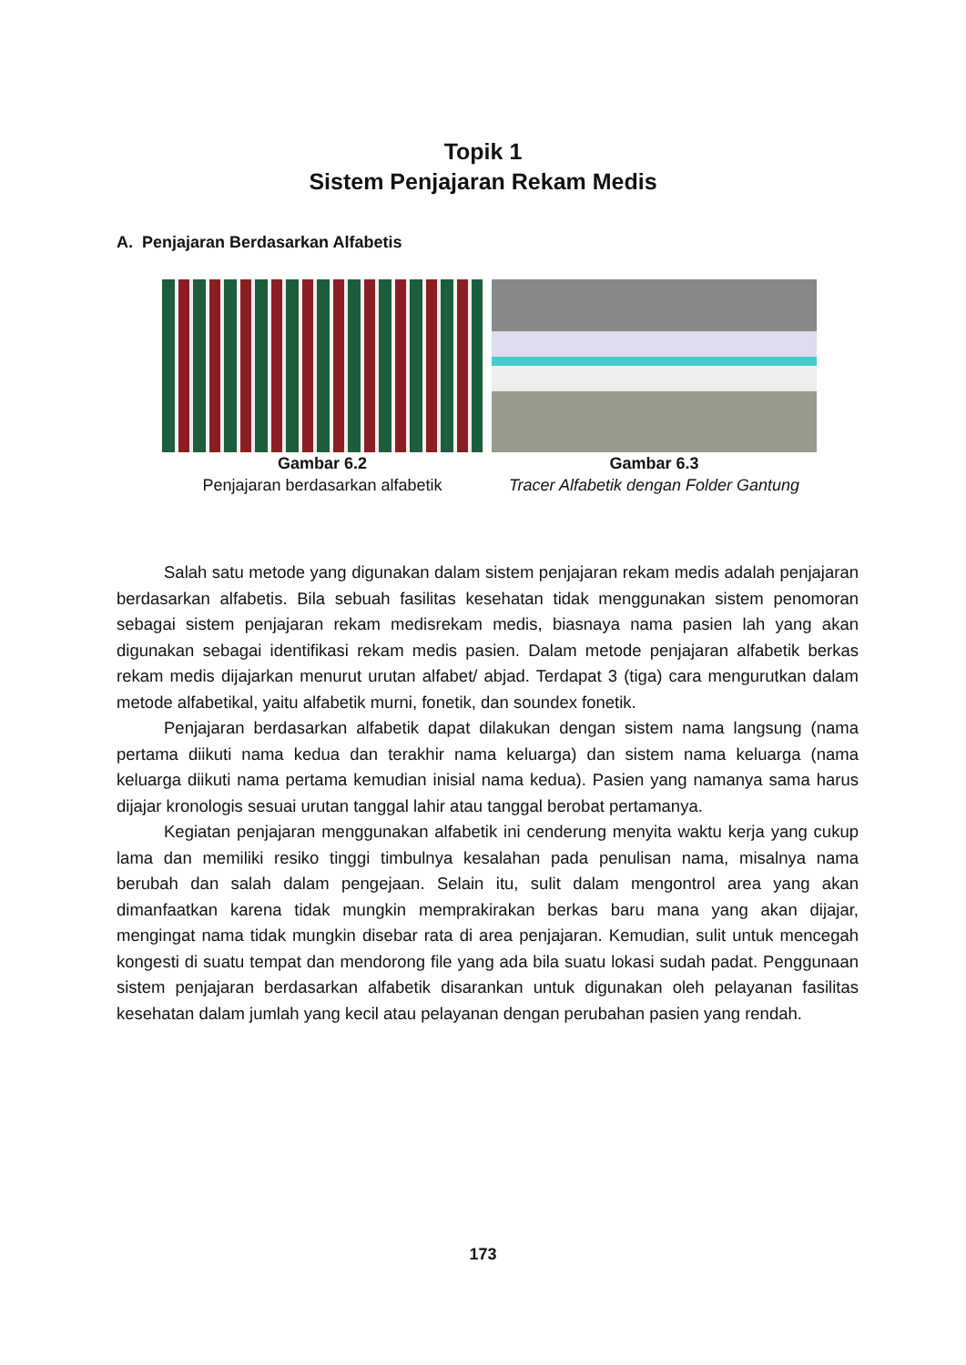Topik 1
Sistem Penjajaran Rekam Medis
A. Penjajaran Berdasarkan Alfabetis
Gambar 6.2
Penjajaran berdasarkan alfabetik
Gambar 6.3
Tracer Alfabetik dengan Folder Gantung
Salah satu metode yang digunakan dalam sistem penjajaran rekam medis adalah penjajaran berdasarkan alfabetis. Bila sebuah fasilitas kesehatan tidak menggunakan sistem penomoran sebagai sistem penjajaran rekam medisrekam medis, biasnaya nama pasien lah yang akan digunakan sebagai identifikasi rekam medis pasien. Dalam metode penjajaran alfabetik berkas rekam medis dijajarkan menurut urutan alfabet/ abjad. Terdapat 3 (tiga) cara mengurutkan dalam metode alfabetikal, yaitu alfabetik murni, fonetik, dan soundex fonetik.
Penjajaran berdasarkan alfabetik dapat dilakukan dengan sistem nama langsung (nama pertama diikuti nama kedua dan terakhir nama keluarga) dan sistem nama keluarga (nama keluarga diikuti nama pertama kemudian inisial nama kedua). Pasien yang namanya sama harus dijajar kronologis sesuai urutan tanggal lahir atau tanggal berobat pertamanya.
Kegiatan penjajaran menggunakan alfabetik ini cenderung menyita waktu kerja yang cukup lama dan memiliki resiko tinggi timbulnya kesalahan pada penulisan nama, misalnya nama berubah dan salah dalam pengejaan. Selain itu, sulit dalam mengontrol area yang akan dimanfaatkan karena tidak mungkin memprakirakan berkas baru mana yang akan dijajar, mengingat nama tidak mungkin disebar rata di area penjajaran. Kemudian, sulit untuk mencegah kongesti di suatu tempat dan mendorong file yang ada bila suatu lokasi sudah padat. Penggunaan sistem penjajaran berdasarkan alfabetik disarankan untuk digunakan oleh pelayanan fasilitas kesehatan dalam jumlah yang kecil atau pelayanan dengan perubahan pasien yang rendah.
173